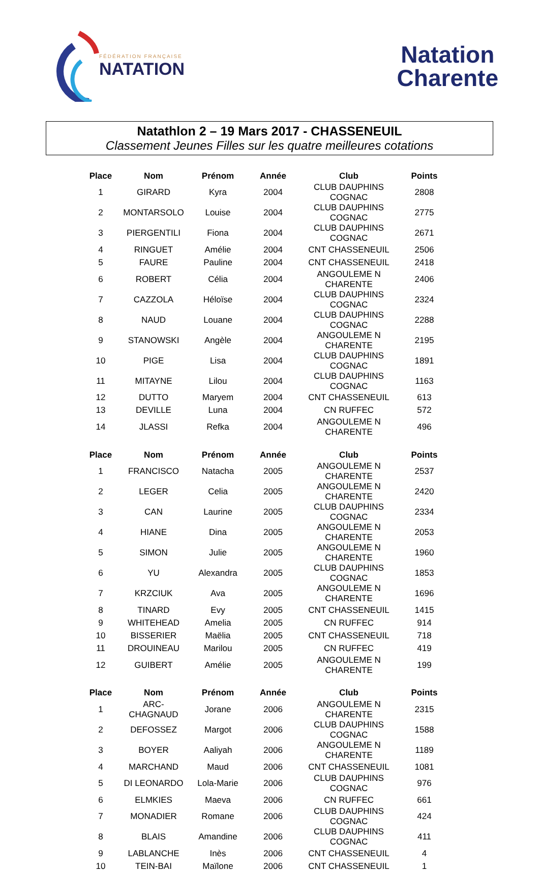FÉDÉRATION FRANÇAISE
NATATION
Natation
Charente
Natathlon 2 – 19 Mars 2017 - CHASSENEUIL
Classement Jeunes Filles sur les quatre meilleures cotations
| Place | Nom | Prénom | Année | Club | Points |
| --- | --- | --- | --- | --- | --- |
| 1 | GIRARD | Kyra | 2004 | CLUB DAUPHINS COGNAC | 2808 |
| 2 | MONTARSOLO | Louise | 2004 | CLUB DAUPHINS COGNAC | 2775 |
| 3 | PIERGENTILI | Fiona | 2004 | CLUB DAUPHINS COGNAC | 2671 |
| 4 | RINGUET | Amélie | 2004 | CNT CHASSENEUIL | 2506 |
| 5 | FAURE | Pauline | 2004 | CNT CHASSENEUIL | 2418 |
| 6 | ROBERT | Célia | 2004 | ANGOULEME N CHARENTE | 2406 |
| 7 | CAZZOLA | Héloïse | 2004 | CLUB DAUPHINS COGNAC | 2324 |
| 8 | NAUD | Louane | 2004 | CLUB DAUPHINS COGNAC | 2288 |
| 9 | STANOWSKI | Angèle | 2004 | ANGOULEME N CHARENTE | 2195 |
| 10 | PIGE | Lisa | 2004 | CLUB DAUPHINS COGNAC | 1891 |
| 11 | MITAYNE | Lilou | 2004 | CLUB DAUPHINS COGNAC | 1163 |
| 12 | DUTTO | Maryem | 2004 | CNT CHASSENEUIL | 613 |
| 13 | DEVILLE | Luna | 2004 | CN RUFFEC | 572 |
| 14 | JLASSI | Refka | 2004 | ANGOULEME N CHARENTE | 496 |
| Place | Nom | Prénom | Année | Club | Points |
| --- | --- | --- | --- | --- | --- |
| 1 | FRANCISCO | Natacha | 2005 | ANGOULEME N CHARENTE | 2537 |
| 2 | LEGER | Celia | 2005 | ANGOULEME N CHARENTE | 2420 |
| 3 | CAN | Laurine | 2005 | CLUB DAUPHINS COGNAC | 2334 |
| 4 | HIANE | Dina | 2005 | ANGOULEME N CHARENTE | 2053 |
| 5 | SIMON | Julie | 2005 | ANGOULEME N CHARENTE | 1960 |
| 6 | YU | Alexandra | 2005 | CLUB DAUPHINS COGNAC | 1853 |
| 7 | KRZCIUK | Ava | 2005 | ANGOULEME N CHARENTE | 1696 |
| 8 | TINARD | Evy | 2005 | CNT CHASSENEUIL | 1415 |
| 9 | WHITEHEAD | Amelia | 2005 | CN RUFFEC | 914 |
| 10 | BISSERIER | Maëlia | 2005 | CNT CHASSENEUIL | 718 |
| 11 | DROUINEAU | Marilou | 2005 | CN RUFFEC | 419 |
| 12 | GUIBERT | Amélie | 2005 | ANGOULEME N CHARENTE | 199 |
| Place | Nom | Prénom | Année | Club | Points |
| --- | --- | --- | --- | --- | --- |
| 1 | ARC-CHAGNAUD | Jorane | 2006 | ANGOULEME N CHARENTE | 2315 |
| 2 | DEFOSSEZ | Margot | 2006 | CLUB DAUPHINS COGNAC | 1588 |
| 3 | BOYER | Aaliyah | 2006 | ANGOULEME N CHARENTE | 1189 |
| 4 | MARCHAND | Maud | 2006 | CNT CHASSENEUIL | 1081 |
| 5 | DI LEONARDO | Lola-Marie | 2006 | CLUB DAUPHINS COGNAC | 976 |
| 6 | ELMKIES | Maeva | 2006 | CN RUFFEC | 661 |
| 7 | MONADIER | Romane | 2006 | CLUB DAUPHINS COGNAC | 424 |
| 8 | BLAIS | Amandine | 2006 | CLUB DAUPHINS COGNAC | 411 |
| 9 | LABLANCHE | Inès | 2006 | CNT CHASSENEUIL | 4 |
| 10 | TEIN-BAI | Maïlone | 2006 | CNT CHASSENEUIL | 1 |